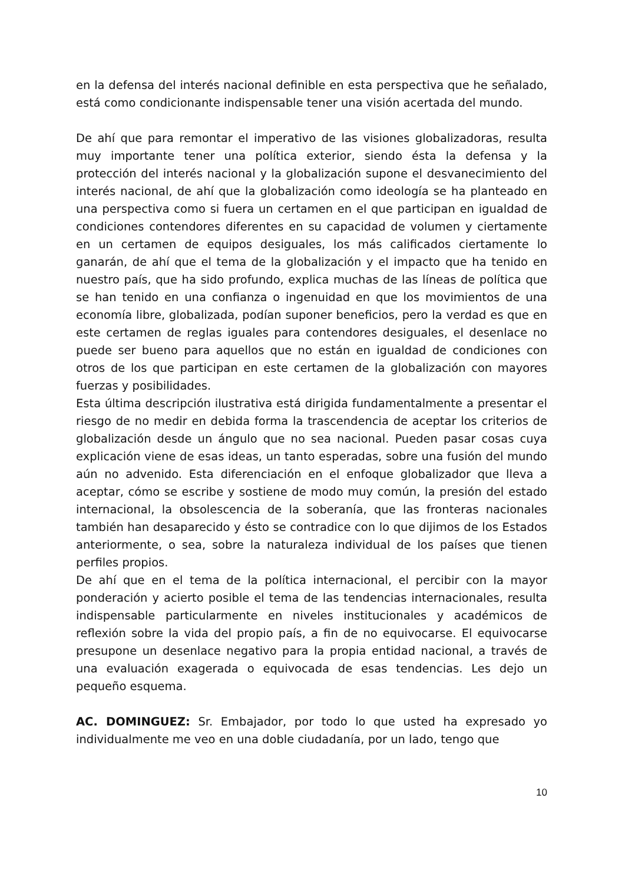en la defensa del interés nacional definible en esta perspectiva que he señalado, está como condicionante indispensable tener una visión acertada del mundo.
De ahí que para remontar el imperativo de las visiones globalizadoras, resulta muy importante tener una política exterior, siendo ésta la defensa y la protección del interés nacional y la globalización supone el desvanecimiento del interés nacional, de ahí que la globalización como ideología se ha planteado en una perspectiva como si fuera un certamen en el que participan en igualdad de condiciones contendores diferentes en su capacidad de volumen y ciertamente en un certamen de equipos desiguales, los más calificados ciertamente lo ganarán, de ahí que el tema de la globalización y el impacto que ha tenido en nuestro país, que ha sido profundo, explica muchas de las líneas de política que se han tenido en una confianza o ingenuidad en que los movimientos de una economía libre, globalizada, podían suponer beneficios, pero la verdad es que en este certamen de reglas iguales para contendores desiguales, el desenlace no puede ser bueno para aquellos que no están en igualdad de condiciones con otros de los que participan en este certamen de la globalización con mayores fuerzas y posibilidades.
Esta última descripción ilustrativa está dirigida fundamentalmente a presentar el riesgo de no medir en debida forma la trascendencia de aceptar los criterios de globalización desde un ángulo que no sea nacional. Pueden pasar cosas cuya explicación viene de esas ideas, un tanto esperadas, sobre una fusión del mundo aún no advenido. Esta diferenciación en el enfoque globalizador que lleva a aceptar, cómo se escribe y sostiene de modo muy común, la presión del estado internacional, la obsolescencia de la soberanía, que las fronteras nacionales también han desaparecido y ésto se contradice con lo que dijimos de los Estados anteriormente, o sea, sobre la naturaleza individual de los países que tienen perfiles propios.
De ahí que en el tema de la política internacional, el percibir con la mayor ponderación y acierto posible el tema de las tendencias internacionales, resulta indispensable particularmente en niveles institucionales y académicos de reflexión sobre la vida del propio país, a fin de no equivocarse. El equivocarse presupone un desenlace negativo para la propia entidad nacional, a través de una evaluación exagerada o equivocada de esas tendencias. Les dejo un pequeño esquema.
AC. DOMINGUEZ: Sr. Embajador, por todo lo que usted ha expresado yo individualmente me veo en una doble ciudadanía, por un lado, tengo que
10